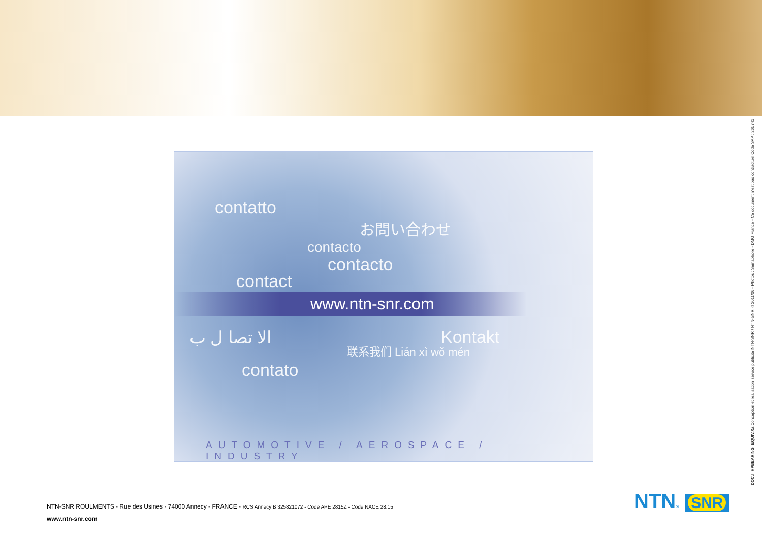contatto
お問い合わせ
contacto
contacto
contact
www.ntn-snr.com
الا تصا ل ب Kontakt
联系我们 Lián xì wǒ mén
contato
AUTOMOTIVE / AEROSPACE / INDUSTRY
DOC.I_HPBEARING_EQUIV.Xa Conception et réalisation service publicité NTN-SNR / NTN-SNR ©2011/06 - Photos : Semaphore - DMG France - Ce document n'est pas contractuel Code SAP : 266741
NTN® SNR
NTN-SNR ROULMENTS - Rue des Usines - 74000 Annecy - FRANCE - RCS Annecy B 325821072 - Code APE 2815Z - Code NACE 28.15
www.ntn-snr.com